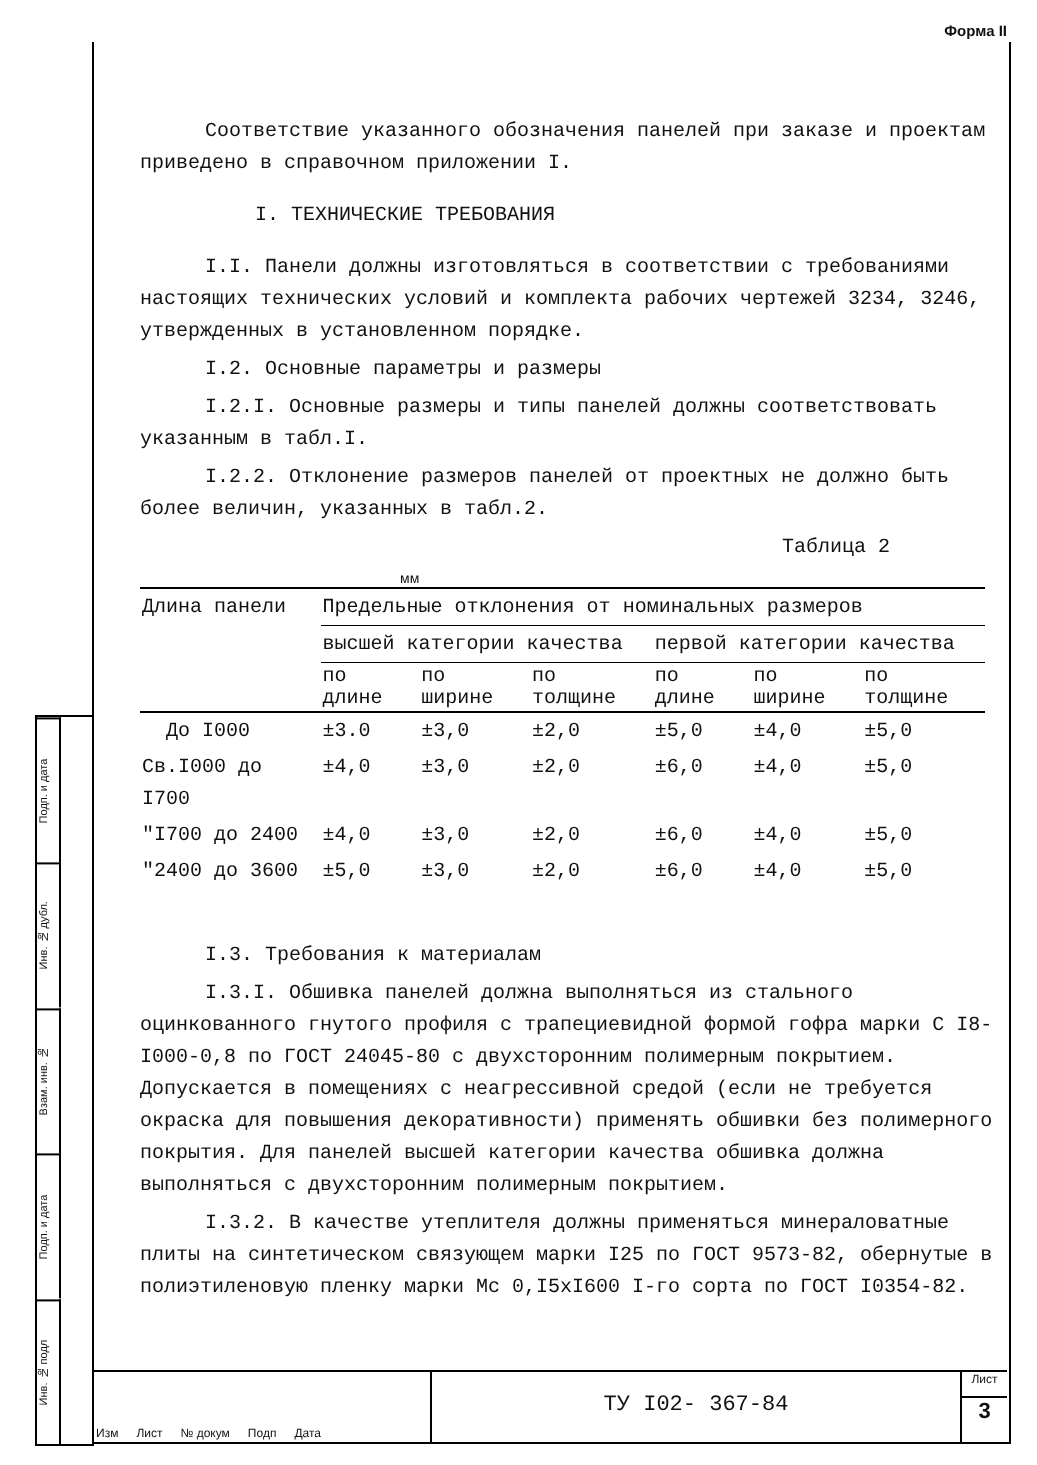Форма II
Подп. и дата
Инв. № дубл.
Взам. инв. №
Подп. и дата
Инв. № подл
Соответствие указанного обозначения панелей при заказе и проектам приведено в справочном приложении I.
I. ТЕХНИЧЕСКИЕ ТРЕБОВАНИЯ
I.I. Панели должны изготовляться в соответствии с требованиями настоящих технических условий и комплекта рабочих чертежей 3234, 3246, утвержденных в установленном порядке.
I.2. Основные параметры и размеры
I.2.I. Основные размеры и типы панелей должны соответствовать указанным в табл.I.
I.2.2. Отклонение размеров панелей от проектных не должно быть более величин, указанных в табл.2.
Таблица 2
мм
| Длина панели | Предельные отклонения от номинальных размеров | | | | | |
| --- | --- | --- | --- | --- | --- | --- |
| | высшей категории качества | | | первой категории качества | | |
| | по длине | по ширине | по толщине | по длине | по ширине | по толщине |
| До I000 | ±3.0 | ±3,0 | ±2,0 | ±5,0 | ±4,0 | ±5,0 |
| Св.I000 до I700 | ±4,0 | ±3,0 | ±2,0 | ±6,0 | ±4,0 | ±5,0 |
| "I700 до 2400 | ±4,0 | ±3,0 | ±2,0 | ±6,0 | ±4,0 | ±5,0 |
| "2400 до 3600 | ±5,0 | ±3,0 | ±2,0 | ±6,0 | ±4,0 | ±5,0 |
I.3. Требования к материалам
I.3.I. Обшивка панелей должна выполняться из стального оцинкованного гнутого профиля с трапециевидной формой гофра марки С I8-I000-0,8 по ГОСТ 24045-80 с двухсторонним полимерным покрытием. Допускается в помещениях с неагрессивной средой (если не требуется окраска для повышения декоративности) применять обшивки без полимерного покрытия. Для панелей высшей категории качества обшивка должна выполняться с двухсторонним полимерным покрытием.
I.3.2. В качестве утеплителя должны применяться минераловатные плиты на синтетическом связующем марки I25 по ГОСТ 9573-82, обернутые в полиэтиленовую пленку марки Мс 0,I5хI600 I-го сорта по ГОСТ I0354-82.
Изм Лист № докум Подп Дата
ТУ I02- 367-84
Лист
3